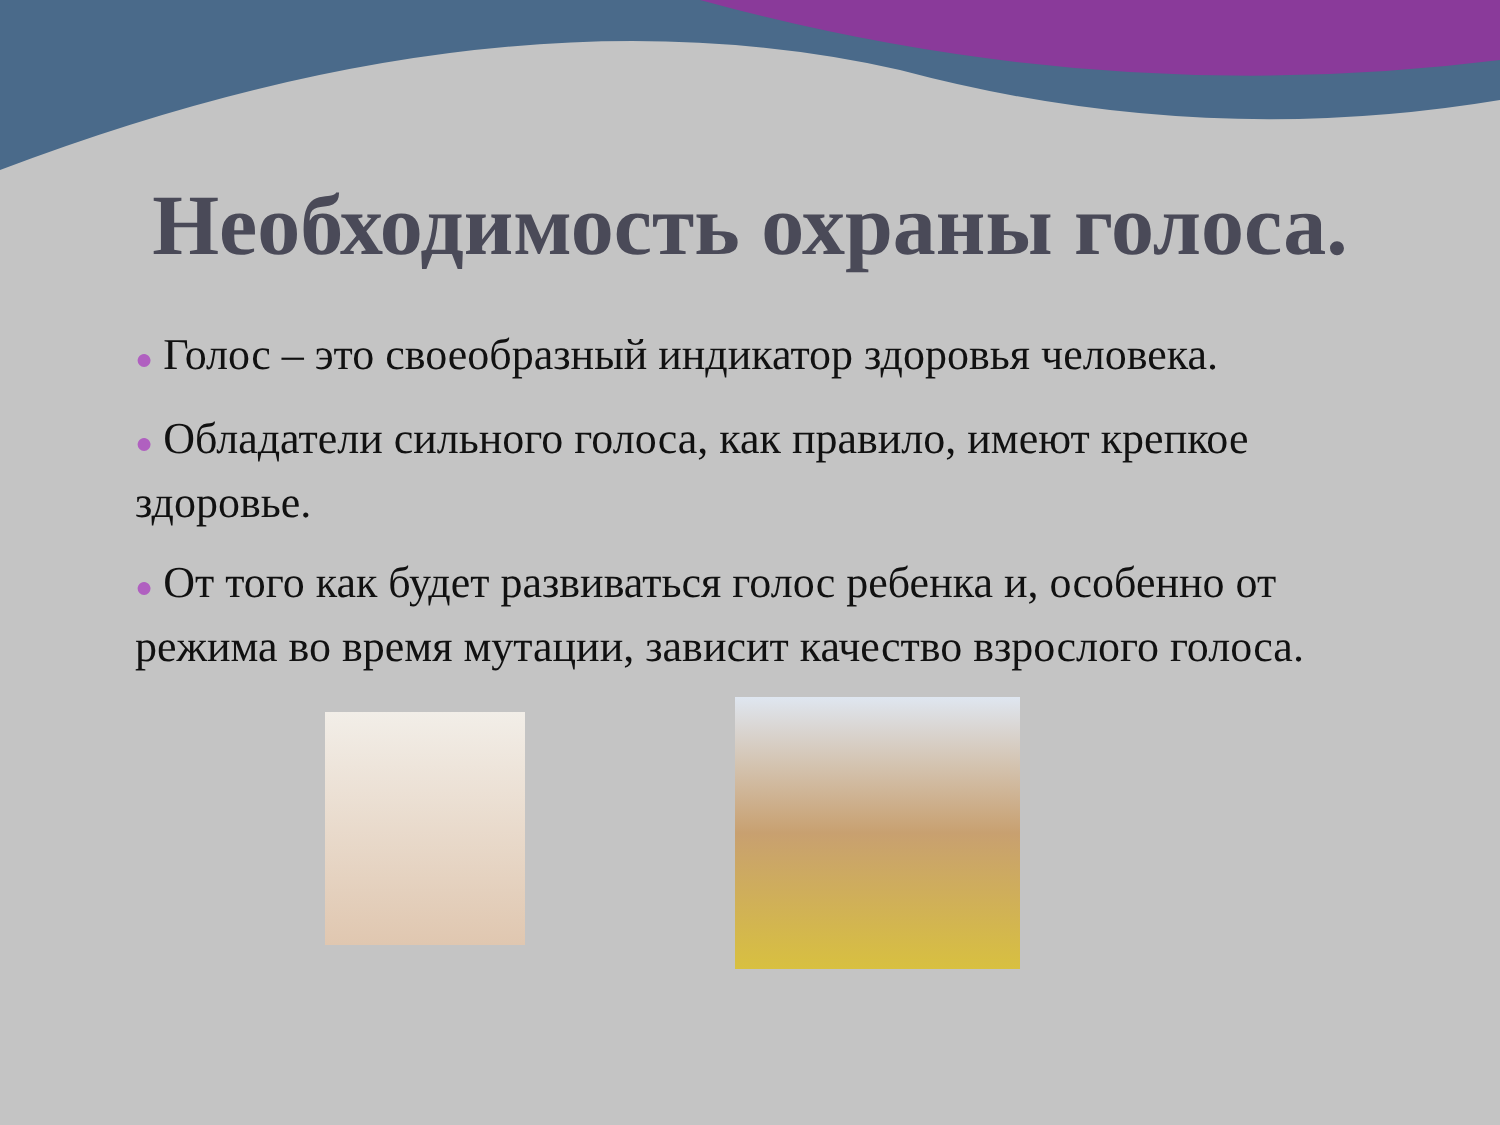Необходимость охраны голоса.
● Голос – это своеобразный индикатор здоровья человека.
● Обладатели сильного голоса, как правило, имеют крепкое здоровье.
● От того как будет развиваться голос ребенка и, особенно от режима во время мутации, зависит качество взрослого голоса.